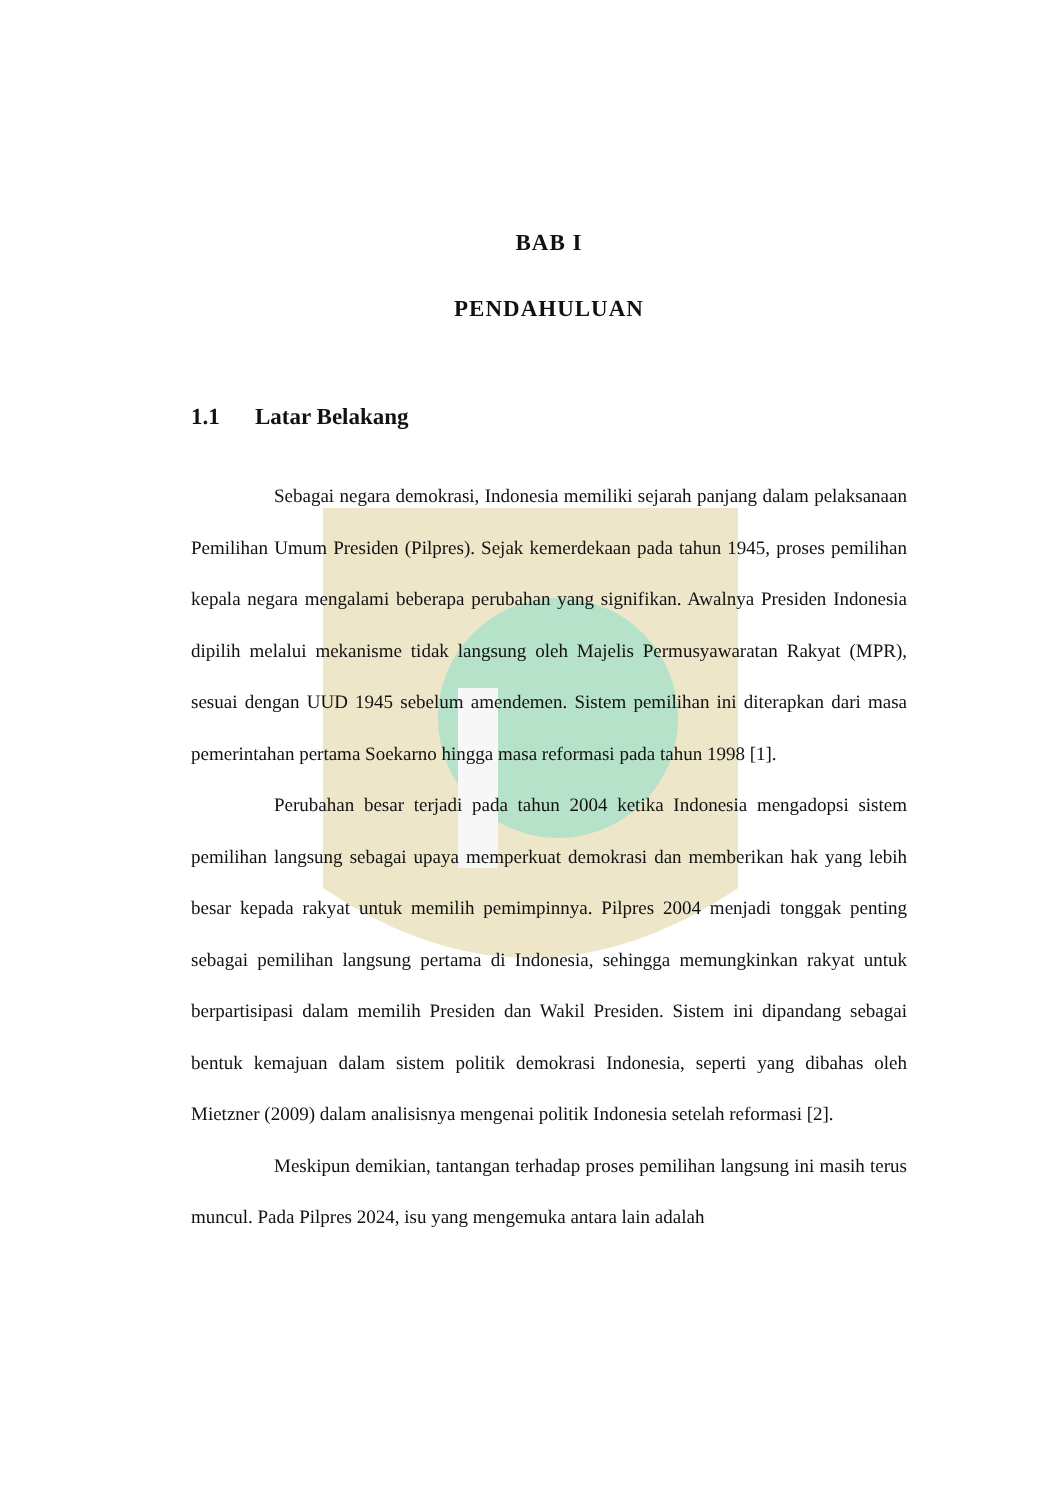BAB I
PENDAHULUAN
1.1 Latar Belakang
Sebagai negara demokrasi, Indonesia memiliki sejarah panjang dalam pelaksanaan Pemilihan Umum Presiden (Pilpres). Sejak kemerdekaan pada tahun 1945, proses pemilihan kepala negara mengalami beberapa perubahan yang signifikan. Awalnya Presiden Indonesia dipilih melalui mekanisme tidak langsung oleh Majelis Permusyawaratan Rakyat (MPR), sesuai dengan UUD 1945 sebelum amendemen. Sistem pemilihan ini diterapkan dari masa pemerintahan pertama Soekarno hingga masa reformasi pada tahun 1998 [1].
Perubahan besar terjadi pada tahun 2004 ketika Indonesia mengadopsi sistem pemilihan langsung sebagai upaya memperkuat demokrasi dan memberikan hak yang lebih besar kepada rakyat untuk memilih pemimpinnya. Pilpres 2004 menjadi tonggak penting sebagai pemilihan langsung pertama di Indonesia, sehingga memungkinkan rakyat untuk berpartisipasi dalam memilih Presiden dan Wakil Presiden. Sistem ini dipandang sebagai bentuk kemajuan dalam sistem politik demokrasi Indonesia, seperti yang dibahas oleh Mietzner (2009) dalam analisisnya mengenai politik Indonesia setelah reformasi [2].
Meskipun demikian, tantangan terhadap proses pemilihan langsung ini masih terus muncul. Pada Pilpres 2024, isu yang mengemuka antara lain adalah